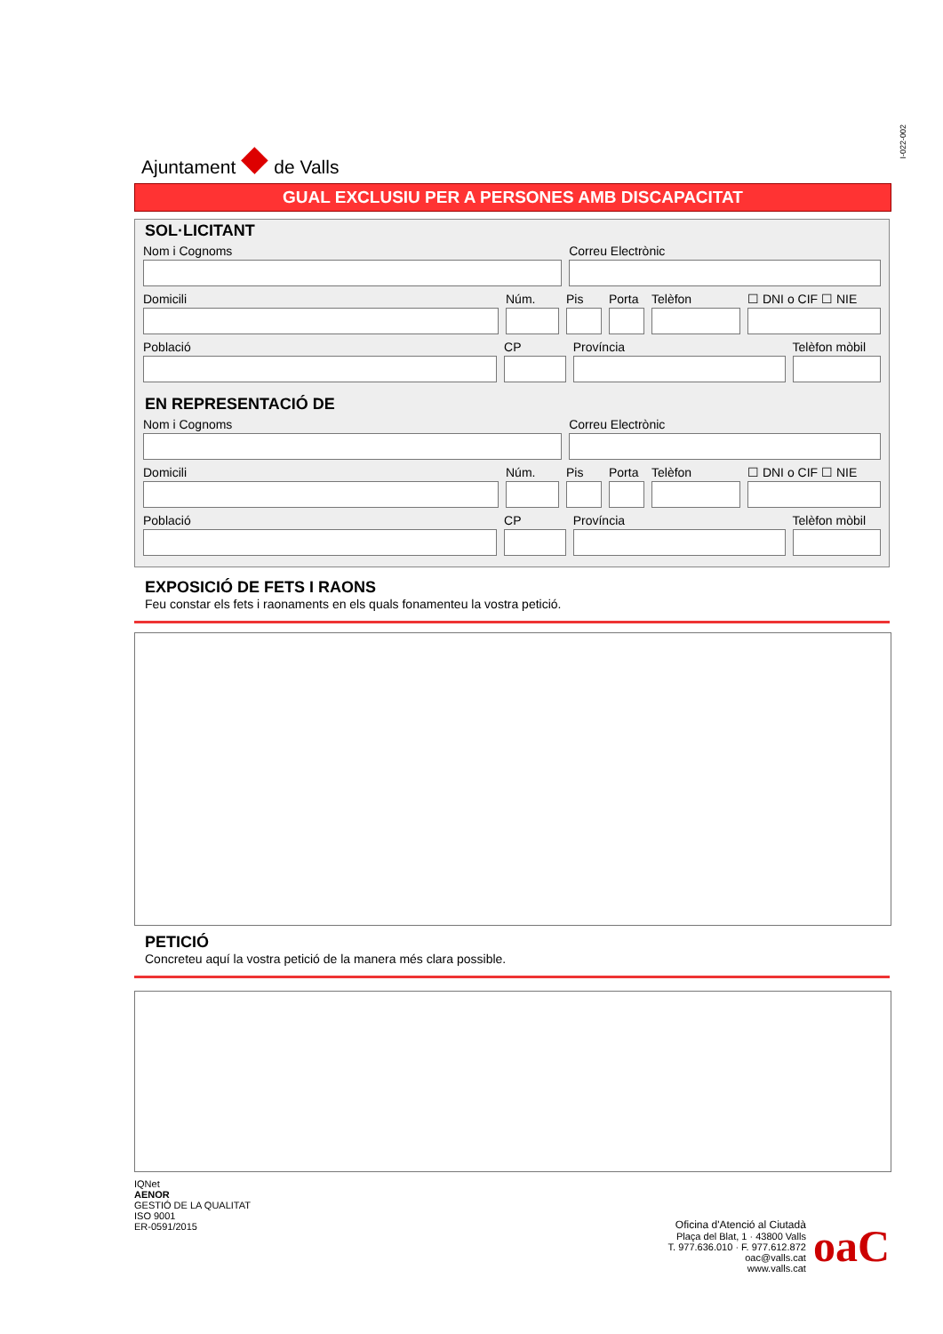Ajuntament ◆ de Valls
I-022-002
GUAL EXCLUSIU PER A PERSONES AMB DISCAPACITAT
SOL·LICITANT
Nom i Cognoms Correu Electrònic
Domicili Núm. Pis Porta Telèfon ☐ DNI o CIF ☐ NIE
Població CP Província Telèfon mòbil
EN REPRESENTACIÓ DE
Nom i Cognoms Correu Electrònic
Domicili Núm. Pis Porta Telèfon ☐ DNI o CIF ☐ NIE
Població CP Província Telèfon mòbil
EXPOSICIÓ DE FETS I RAONS
Feu constar els fets i raonaments en els quals fonamenteu la vostra petició.
PETICIÓ
Concreteu aquí la vostra petició de la manera més clara possible.
IQNet
AENOR
GESTIÓ DE LA QUALITAT
ISO 9001
ER-0591/2015
Oficina d'Atenció al Ciutadà
Plaça del Blat, 1 · 43800 Valls
T. 977.636.010 · F. 977.612.872
oac@valls.cat
www.valls.cat
oaC